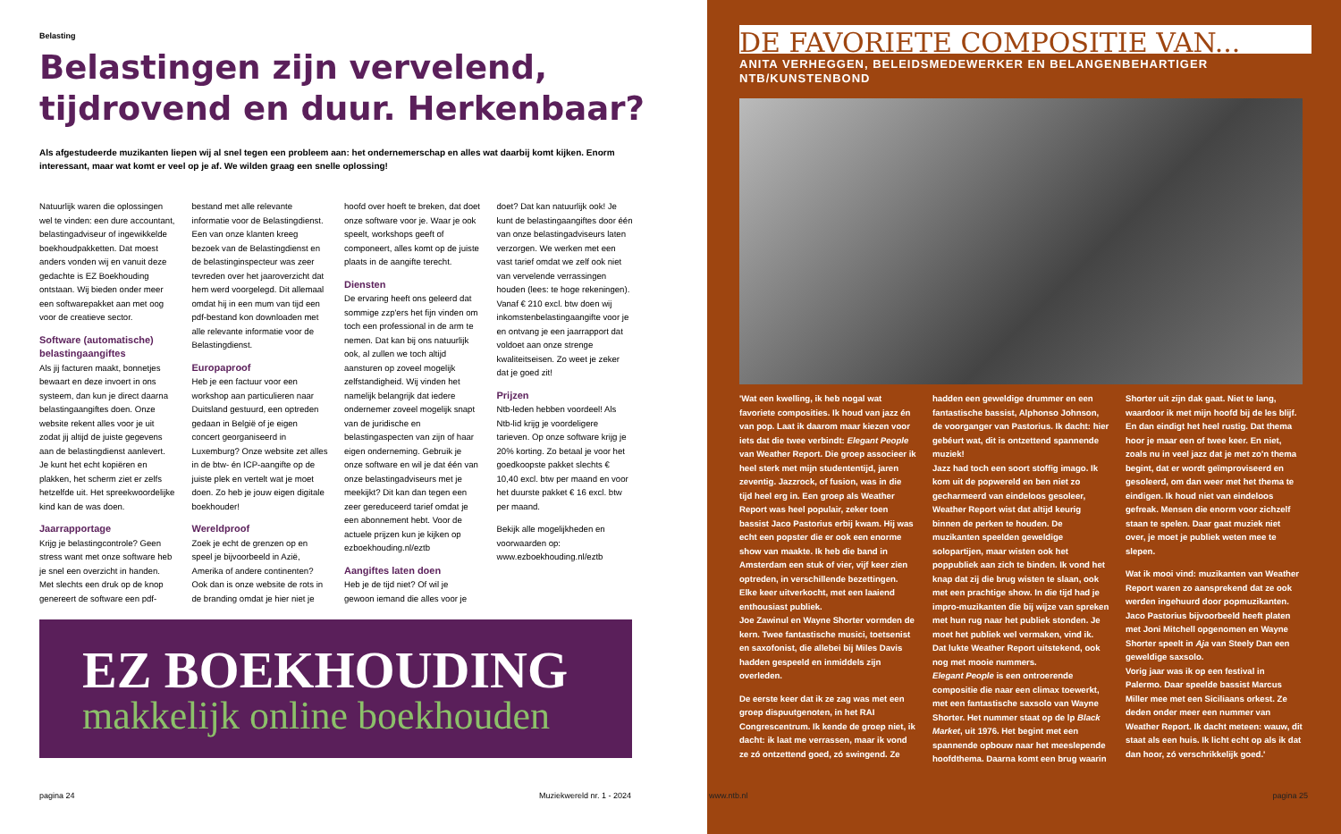Belasting
Belastingen zijn vervelend, tijdrovend en duur. Herkenbaar?
Als afgestudeerde muzikanten liepen wij al snel tegen een probleem aan: het ondernemerschap en alles wat daarbij komt kijken. Enorm interessant, maar wat komt er veel op je af. We wilden graag een snelle oplossing!
Natuurlijk waren die oplossingen wel te vinden: een dure accountant, belastingadviseur of ingewikkelde boekhoudpakketten. Dat moest anders vonden wij en vanuit deze gedachte is EZ Boekhouding ontstaan. Wij bieden onder meer een softwarepakket aan met oog voor de creatieve sector.
Software (automatische) belastingaangiftes
Als jij facturen maakt, bonnetjes bewaart en deze invoert in ons systeem, dan kun je direct daarna belastingaangiftes doen. Onze website rekent alles voor je uit zodat jij altijd de juiste gegevens aan de belastingdienst aanlevert. Je kunt het echt kopiëren en plakken, het scherm ziet er zelfs hetzelfde uit. Het spreekwoordelijke kind kan de was doen.
Jaarrapportage
Krijg je belastingcontrole? Geen stress want met onze software heb je snel een overzicht in handen. Met slechts een druk op de knop genereert de software een pdf-bestand met alle relevante informatie voor de Belastingdienst. Een van onze klanten kreeg bezoek van de Belastingdienst en de belastinginspecteur was zeer tevreden over het jaaroverzicht dat hem werd voorgelegd. Dit allemaal omdat hij in een mum van tijd een pdf-bestand kon downloaden met alle relevante informatie voor de Belastingdienst.
Europaproof
Heb je een factuur voor een workshop aan particulieren naar Duitsland gestuurd, een optreden gedaan in België of je eigen concert georganiseerd in Luxemburg? Onze website zet alles in de btw- én ICP-aangifte op de juiste plek en vertelt wat je moet doen. Zo heb je jouw eigen digitale boekhouder!
Wereldproof
Zoek je echt de grenzen op en speel je bijvoorbeeld in Azië, Amerika of andere continenten? Ook dan is onze website de rots in de branding omdat je hier niet je hoofd over hoeft te breken, dat doet onze software voor je. Waar je ook speelt, workshops geeft of componeert, alles komt op de juiste plaats in de aangifte terecht.
Diensten
De ervaring heeft ons geleerd dat sommige zzp'ers het fijn vinden om toch een professional in de arm te nemen. Dat kan bij ons natuurlijk ook, al zullen we toch altijd aansturen op zoveel mogelijk zelfstandigheid. Wij vinden het namelijk belangrijk dat iedere ondernemer zoveel mogelijk snapt van de juridische en belastingaspecten van zijn of haar eigen onderneming. Gebruik je onze software en wil je dat één van onze belastingadviseurs met je meekijkt? Dit kan dan tegen een zeer gereduceerd tarief omdat je een abonnement hebt. Voor de actuele prijzen kun je kijken op ezboekhouding.nl/eztb
Aangiftes laten doen
Heb je de tijd niet? Of wil je gewoon iemand die alles voor je doet? Dat kan natuurlijk ook! Je kunt de belastingaangiftes door één van onze belastingadviseurs laten verzorgen. We werken met een vast tarief omdat we zelf ook niet van vervelende verrassingen houden (lees: te hoge rekeningen). Vanaf € 210 excl. btw doen wij inkomstenbelastingaangifte voor je en ontvang je een jaarrapport dat voldoet aan onze strenge kwaliteitseisen. Zo weet je zeker dat je goed zit!
Prijzen
Ntb-leden hebben voordeel! Als Ntb-lid krijg je voordeligere tarieven. Op onze software krijg je 20% korting. Zo betaal je voor het goedkoopste pakket slechts € 10,40 excl. btw per maand en voor het duurste pakket € 16 excl. btw per maand.
Bekijk alle mogelijkheden en voorwaarden op: www.ezboekhouding.nl/eztb
EZ BOEKHOUDING
makkelijk online boekhouden
pagina 24 Muziekwereld nr. 1 - 2024
DE FAVORIETE COMPOSITIE VAN...
ANITA VERHEGGEN, BELEIDSMEDEWERKER EN BELANGENBEHARTIGER NTB/KUNSTENBOND
'Wat een kwelling, ik heb nogal wat favoriete composities. Ik houd van jazz én van pop. Laat ik daarom maar kiezen voor iets dat die twee verbindt: Elegant People van Weather Report. Die groep associeer ik heel sterk met mijn studententijd, jaren zeventig. Jazzrock, of fusion, was in die tijd heel erg in. Een groep als Weather Report was heel populair, zeker toen bassist Jaco Pastorius erbij kwam. Hij was echt een popster die er ook een enorme show van maakte. Ik heb die band in Amsterdam een stuk of vier, vijf keer zien optreden, in verschillende bezettingen. Elke keer uitverkocht, met een laaiend enthousiast publiek.
Joe Zawinul en Wayne Shorter vormden de kern. Twee fantastische musici, toetsenist en saxofonist, die allebei bij Miles Davis hadden gespeeld en inmiddels zijn overleden.
De eerste keer dat ik ze zag was met een groep dispuutgenoten, in het RAI Congrescentrum. Ik kende de groep niet, ik dacht: ik laat me verrassen, maar ik vond ze zó ontzettend goed, zó swingend. Ze hadden een geweldige drummer en een fantastische bassist, Alphonso Johnson, de voorganger van Pastorius. Ik dacht: hier gebéurt wat, dit is ontzettend spannende muziek!
Jazz had toch een soort stoffig imago. Ik kom uit de popwereld en ben niet zo gecharmeerd van eindeloos gesoleer, Weather Report wist dat altijd keurig binnen de perken te houden. De muzikanten speelden geweldige solopartijen, maar wisten ook het poppubliek aan zich te binden. Ik vond het knap dat zij die brug wisten te slaan, ook met een prachtige show. In die tijd had je impro-muzikanten die bij wijze van spreken met hun rug naar het publiek stonden. Je moet het publiek wel vermaken, vind ik. Dat lukte Weather Report uitstekend, ook nog met mooie nummers.
Elegant People is een ontroerende compositie die naar een climax toewerkt, met een fantastische saxsolo van Wayne Shorter. Het nummer staat op de lp Black Market, uit 1976. Het begint met een spannende opbouw naar het meeslepende hoofdthema. Daarna komt een brug waarin Shorter uit zijn dak gaat. Niet te lang, waardoor ik met mijn hoofd bij de les blijf. En dan eindigt het heel rustig. Dat thema hoor je maar een of twee keer. En niet, zoals nu in veel jazz dat je met zo'n thema begint, dat er wordt geïmproviseerd en gesoleerd, om dan weer met het thema te eindigen. Ik houd niet van eindeloos gefreak. Mensen die enorm voor zichzelf staan te spelen. Daar gaat muziek niet over, je moet je publiek weten mee te slepen.
Wat ik mooi vind: muzikanten van Weather Report waren zo aansprekend dat ze ook werden ingehuurd door popmuzikanten. Jaco Pastorius bijvoorbeeld heeft platen met Joni Mitchell opgenomen en Wayne Shorter speelt in Aja van Steely Dan een geweldige saxsolo.
Vorig jaar was ik op een festival in Palermo. Daar speelde bassist Marcus Miller mee met een Siciliaans orkest. Ze deden onder meer een nummer van Weather Report. Ik dacht meteen: wauw, dit staat als een huis. Ik licht echt op als ik dat dan hoor, zó verschrikkelijk goed.'
www.ntb.nl pagina 25